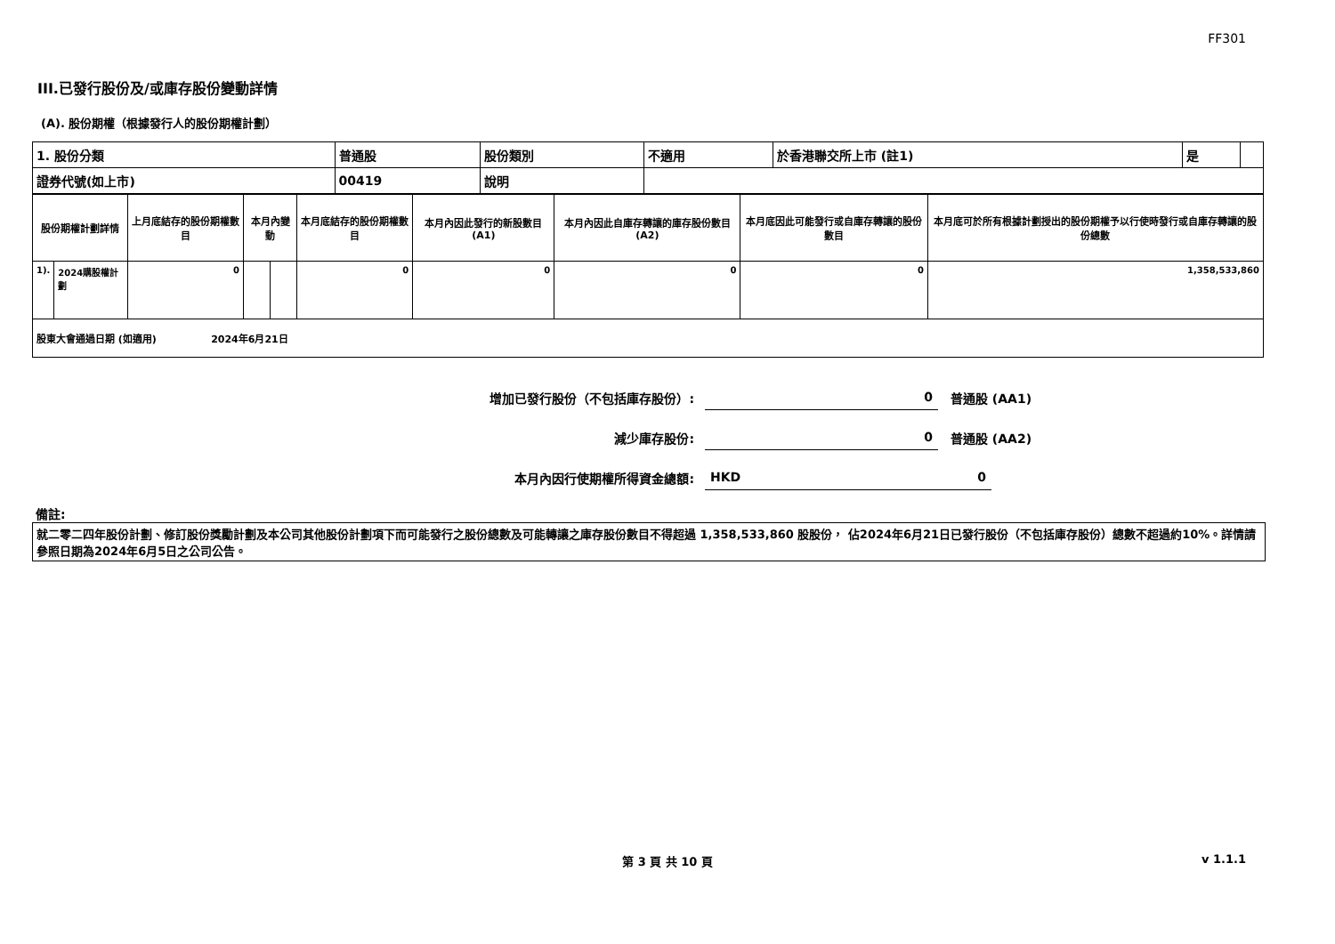FF301
III.已發行股份及/或庫存股份變動詳情
(A). 股份期權（根據發行人的股份期權計劃）
| 1. 股份分類 | 普通股 | 股份類別 | 不適用 | 於香港聯交所上市 (註1) | 是 | |
| 證券代號(如上市) | 00419 | 說明 | | | | |
| 股份期權計劃詳情 | | 上月底結存的股份期權數目 | 本月內變動 | | 本月底結存的股份期權數目 | 本月內因此發行的新股數目 (A1) | 本月內因此自庫存轉讓的庫存股份數目 (A2) | 本月底因此可能發行或自庫存轉讓的股份數目 | 本月底可於所有根據計劃授出的股份期權予以行使時發行或自庫存轉讓的股份總數 |
| 1). | 2024購股權計劃 | 0 | | | 0 | 0 | 0 | 0 | 1,358,533,860 |
| 股東大會通過日期 (如適用) 2024年6月21日 | | | | | | | | | |
增加已發行股份（不包括庫存股份）: 0 普通股 (AA1)
減少庫存股份: 0 普通股 (AA2)
本月內因行使期權所得資金總額: HKD 0
備註:
就二零二四年股份計劃、修訂股份獎勵計劃及本公司其他股份計劃項下而可能發行之股份總數及可能轉讓之庫存股份數目不得超過 1,358,533,860 股股份， 佔2024年6月21日已發行股份（不包括庫存股份）總數不超過約10%。詳情請參照日期為2024年6月5日之公司公告。
第 3 頁 共 10 頁 v 1.1.1